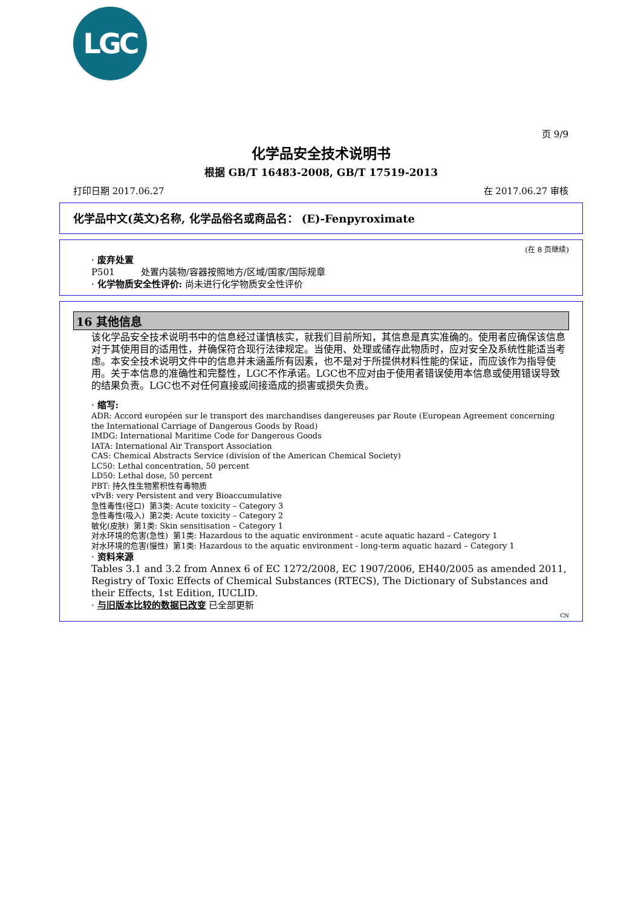LGC
页 9/9
化学品安全技术说明书
根据 GB/T 16483-2008, GB/T 17519-2013
打印日期 2017.06.27 在 2017.06.27 审核
化学品中文(英文)名称, 化学品俗名或商品名： (E)-Fenpyroximate
(在 8 页继续)
· 废弃处置
P501 处置内装物/容器按照地方/区域/国家/国际规章
· 化学物质安全性评价: 尚未进行化学物质安全性评价
16 其他信息
该化学品安全技术说明书中的信息经过谨慎核实，就我们目前所知，其信息是真实准确的。使用者应确保该信息对于其使用目的适用性，并确保符合现行法律规定。当使用、处理或储存此物质时，应对安全及系统性能适当考虑。本安全技术说明文件中的信息并未涵盖所有因素，也不是对于所提供材料性能的保证，而应该作为指导使用。关于本信息的准确性和完整性，LGC不作承诺。LGC也不应对由于使用者错误使用本信息或使用错误导致的结果负责。LGC也不对任何直接或间接造成的损害或损失负责。
· 缩写:
ADR: Accord européen sur le transport des marchandises dangereuses par Route (European Agreement concerning the International Carriage of Dangerous Goods by Road)
IMDG: International Maritime Code for Dangerous Goods
IATA: International Air Transport Association
CAS: Chemical Abstracts Service (division of the American Chemical Society)
LC50: Lethal concentration, 50 percent
LD50: Lethal dose, 50 percent
PBT: 持久性生物累积性有毒物质
vPvB: very Persistent and very Bioaccumulative
急性毒性(径口) 第3类: Acute toxicity – Category 3
急性毒性(吸入) 第2类: Acute toxicity – Category 2
敏化(皮肤) 第1类: Skin sensitisation – Category 1
对水环境的危害(急性) 第1类: Hazardous to the aquatic environment - acute aquatic hazard – Category 1
对水环境的危害(慢性) 第1类: Hazardous to the aquatic environment - long-term aquatic hazard – Category 1
· 资料来源
Tables 3.1 and 3.2 from Annex 6 of EC 1272/2008, EC 1907/2006, EH40/2005 as amended 2011, Registry of Toxic Effects of Chemical Substances (RTECS), The Dictionary of Substances and their Effects, 1st Edition, IUCLID.
· 与旧版本比较的数据已改变 已全部更新
CN